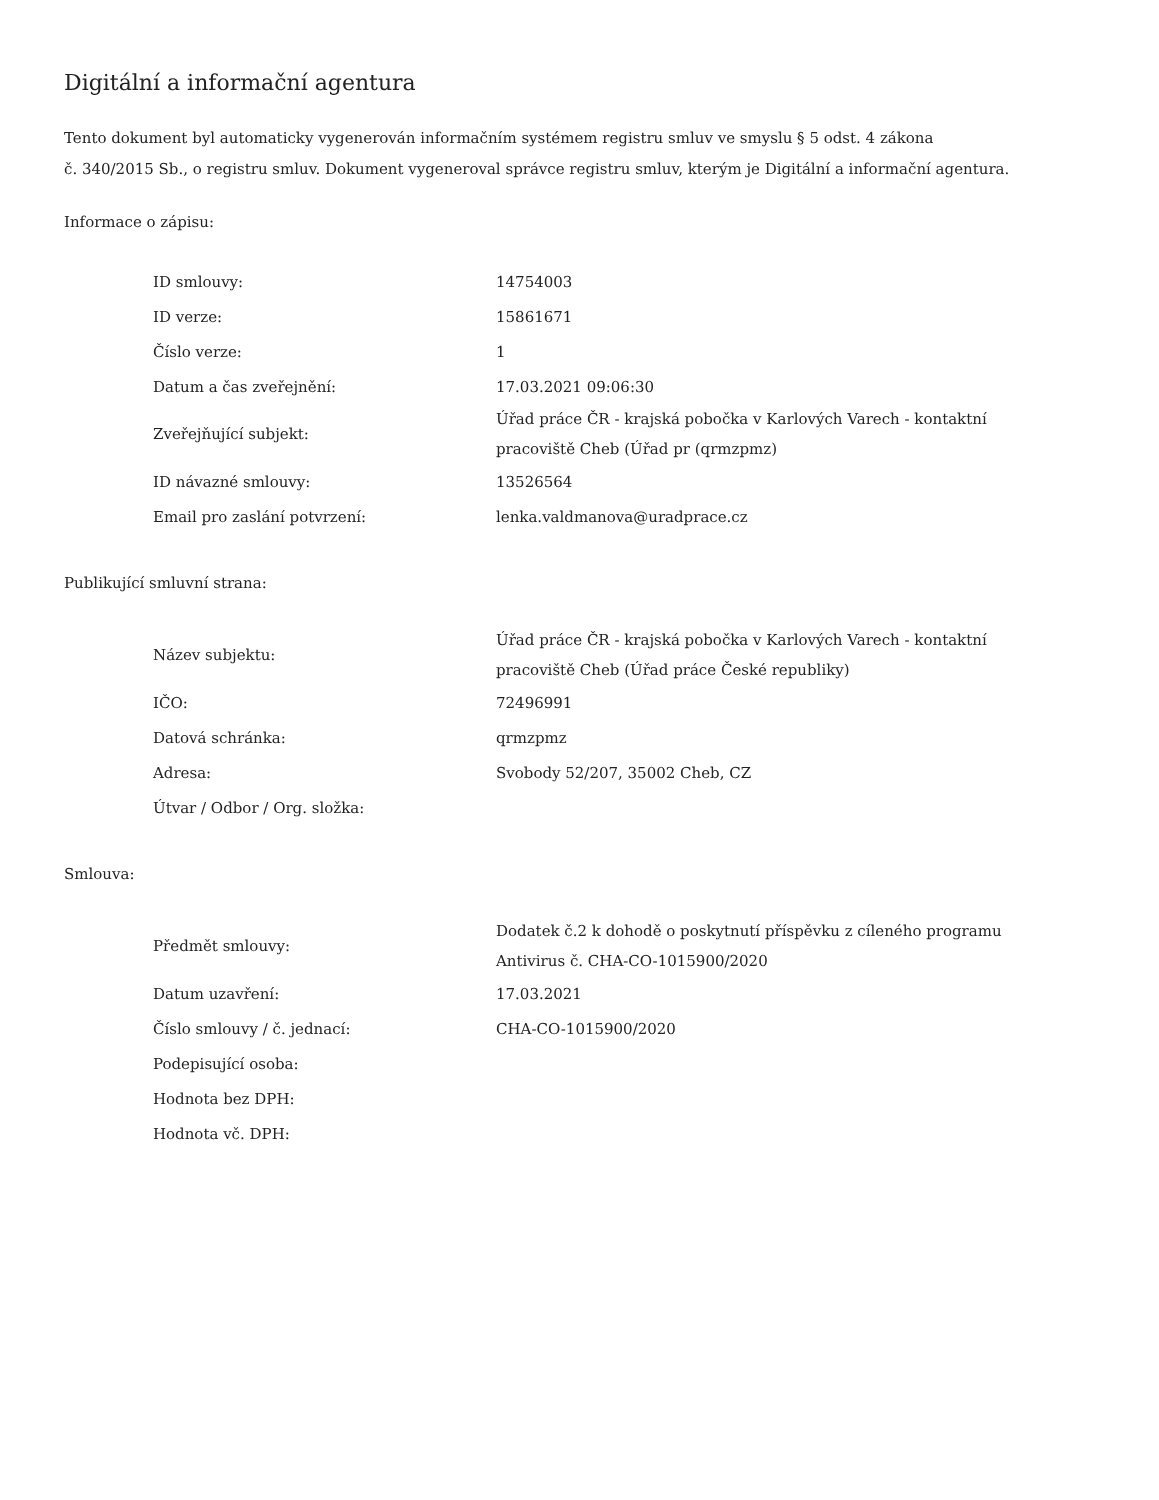Digitální a informační agentura
Tento dokument byl automaticky vygenerován informačním systémem registru smluv ve smyslu § 5 odst. 4 zákona
č. 340/2015 Sb., o registru smluv. Dokument vygeneroval správce registru smluv, kterým je Digitální a informační agentura.
Informace o zápisu:
| ID smlouvy: | 14754003 |
| ID verze: | 15861671 |
| Číslo verze: | 1 |
| Datum a čas zveřejnění: | 17.03.2021 09:06:30 |
| Zveřejňující subjekt: | Úřad práce ČR - krajská pobočka v Karlových Varech - kontaktní pracoviště Cheb (Úřad pr (qrmzpmz) |
| ID návazné smlouvy: | 13526564 |
| Email pro zaslání potvrzení: | lenka.valdmanova@uradprace.cz |
Publikující smluvní strana:
| Název subjektu: | Úřad práce ČR - krajská pobočka v Karlových Varech - kontaktní pracoviště Cheb (Úřad práce České republiky) |
| IČO: | 72496991 |
| Datová schránka: | qrmzpmz |
| Adresa: | Svobody 52/207, 35002 Cheb, CZ |
| Útvar / Odbor / Org. složka: | |
Smlouva:
| Předmět smlouvy: | Dodatek č.2 k dohodě o poskytnutí příspěvku z cíleného programu Antivirus č. CHA-CO-1015900/2020 |
| Datum uzavření: | 17.03.2021 |
| Číslo smlouvy / č. jednací: | CHA-CO-1015900/2020 |
| Podepisující osoba: | |
| Hodnota bez DPH: | |
| Hodnota vč. DPH: | |